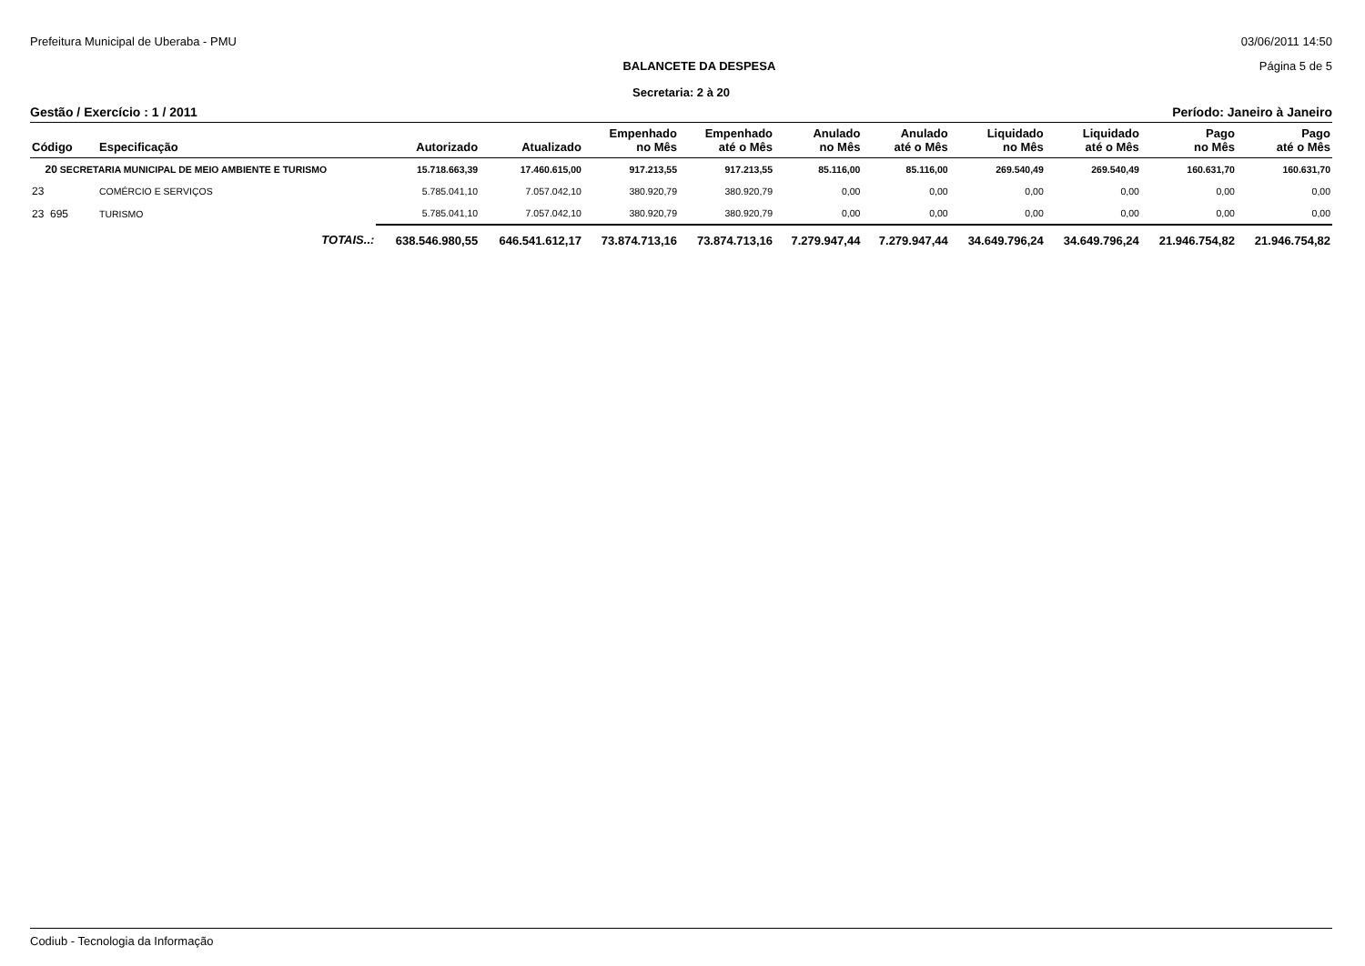Prefeitura Municipal de Uberaba - PMU 03/06/2011 14:50
BALANCETE DA DESPESA Página 5 de 5
Secretaria: 2 à 20
Gestão / Exercício : 1 / 2011 Período: Janeiro à Janeiro
| Código | Especificação | Autorizado | Atualizado | Empenhado no Mês | Empenhado até o Mês | Anulado no Mês | Anulado até o Mês | Liquidado no Mês | Liquidado até o Mês | Pago no Mês | Pago até o Mês |
| --- | --- | --- | --- | --- | --- | --- | --- | --- | --- | --- | --- |
| 20 SECRETARIA MUNICIPAL DE MEIO AMBIENTE E TURISMO | | 15.718.663,39 | 17.460.615,00 | 917.213,55 | 917.213,55 | 85.116,00 | 85.116,00 | 269.540,49 | 269.540,49 | 160.631,70 | 160.631,70 |
| 23 | COMÉRCIO E SERVIÇOS | 5.785.041,10 | 7.057.042,10 | 380.920,79 | 380.920,79 | 0,00 | 0,00 | 0,00 | 0,00 | 0,00 | 0,00 |
| 23 695 | TURISMO | 5.785.041,10 | 7.057.042,10 | 380.920,79 | 380.920,79 | 0,00 | 0,00 | 0,00 | 0,00 | 0,00 | 0,00 |
| TOTAIS..: | | 638.546.980,55 | 646.541.612,17 | 73.874.713,16 | 73.874.713,16 | 7.279.947,44 | 7.279.947,44 | 34.649.796,24 | 34.649.796,24 | 21.946.754,82 | 21.946.754,82 |
Codiub - Tecnologia da Informação